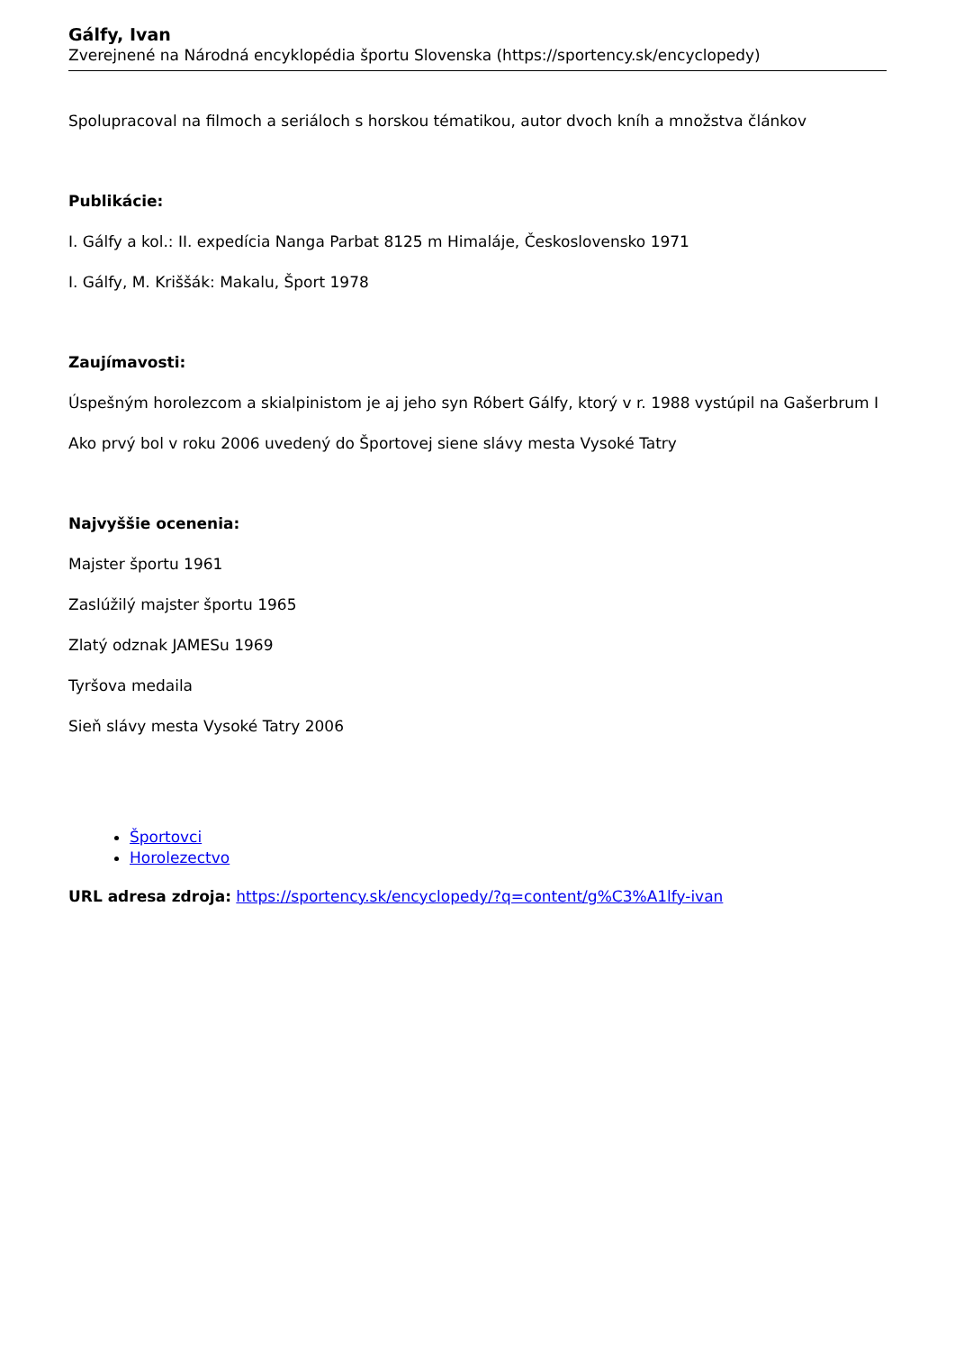Gálfy, Ivan
Zverejnené na Národná encyklopédia športu Slovenska (https://sportency.sk/encyclopedy)
Spolupracoval na filmoch a seriáloch s horskou tématikou, autor dvoch kníh a množstva článkov
Publikácie:
I. Gálfy a kol.: II. expedícia Nanga Parbat 8125 m Himaláje, Československo 1971
I. Gálfy, M. Kriššák: Makalu, Šport 1978
Zaujímavosti:
Úspešným horolezcom a skialpinistom je aj jeho syn Róbert Gálfy, ktorý v r. 1988 vystúpil na Gašerbrum I
Ako prvý bol v roku 2006 uvedený do Športovej siene slávy mesta Vysoké Tatry
Najvyššie ocenenia:
Majster športu 1961
Zaslúžilý majster športu 1965
Zlatý odznak JAMESu 1969
Tyršova medaila
Sieň slávy mesta Vysoké Tatry 2006
Športovci
Horolezectvo
URL adresa zdroja: https://sportency.sk/encyclopedy/?q=content/g%C3%A1lfy-ivan